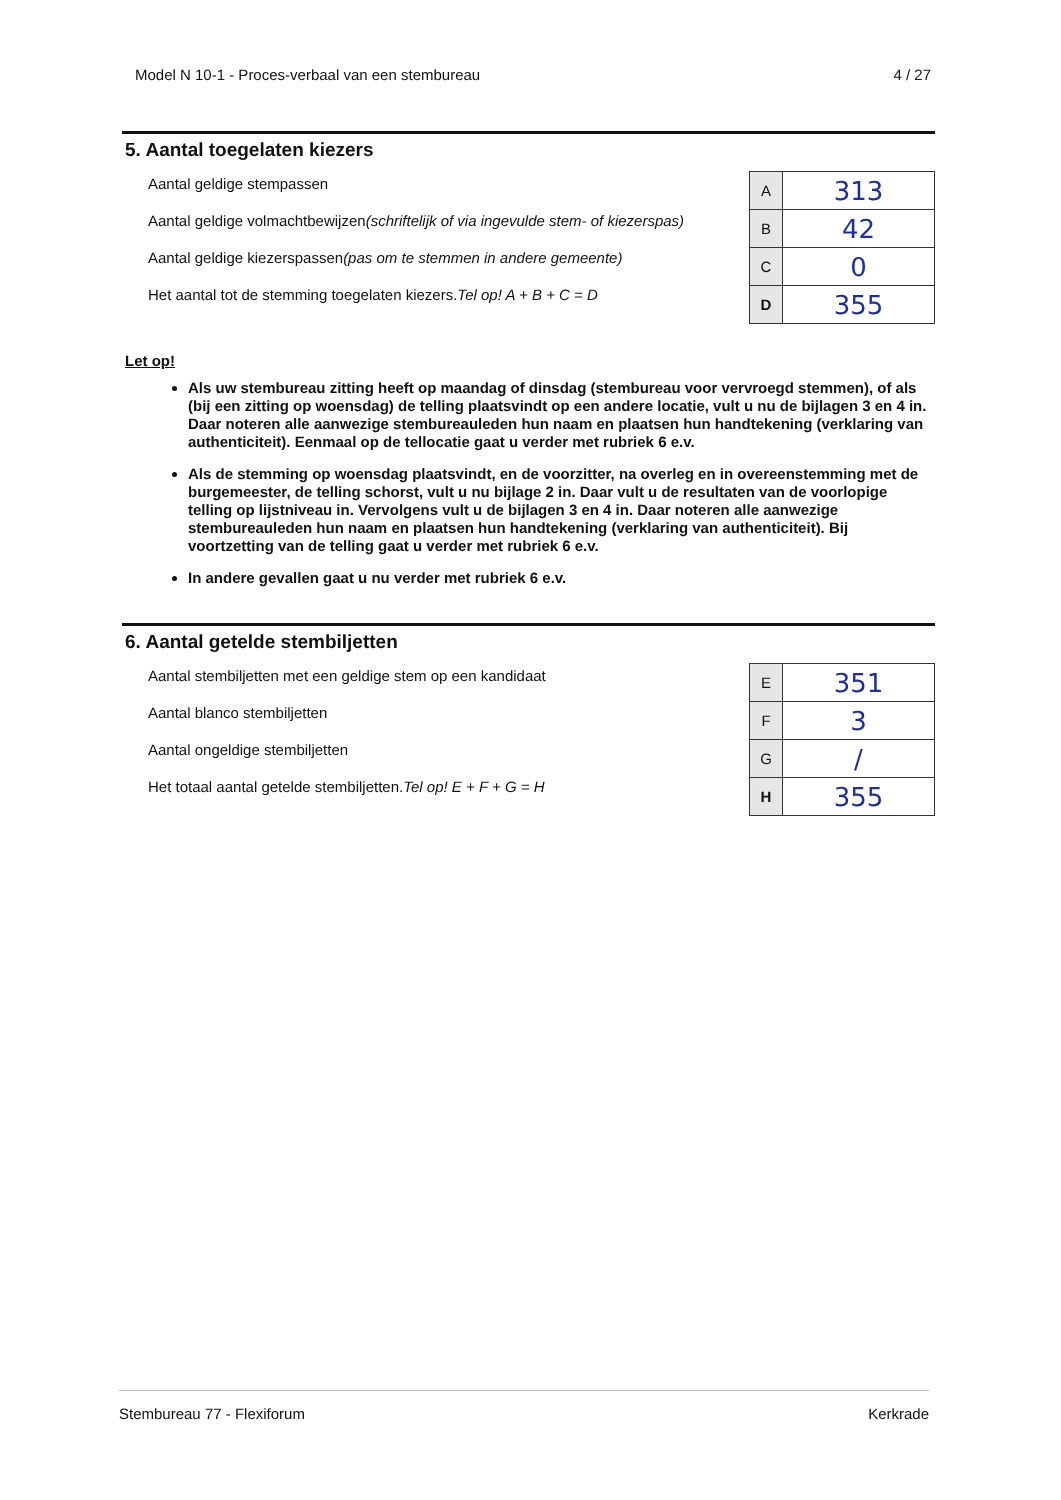Model N 10-1 - Proces-verbaal van een stembureau 4 / 27
5. Aantal toegelaten kiezers
Aantal geldige stempassen
Aantal geldige volmachtbewijzen(schriftelijk of via ingevulde stem- of kiezerspas)
Aantal geldige kiezerspassen(pas om te stemmen in andere gemeente)
Het aantal tot de stemming toegelaten kiezers.Tel op! A + B + C = D
| A | 313 |
| B | 42 |
| C | 0 |
| D | 355 |
Let op!
Als uw stembureau zitting heeft op maandag of dinsdag (stembureau voor vervroegd stemmen), of als (bij een zitting op woensdag) de telling plaatsvindt op een andere locatie, vult u nu de bijlagen 3 en 4 in. Daar noteren alle aanwezige stembureauleden hun naam en plaatsen hun handtekening (verklaring van authenticiteit). Eenmaal op de tellocatie gaat u verder met rubriek 6 e.v.
Als de stemming op woensdag plaatsvindt, en de voorzitter, na overleg en in overeenstemming met de burgemeester, de telling schorst, vult u nu bijlage 2 in. Daar vult u de resultaten van de voorlopige telling op lijstniveau in. Vervolgens vult u de bijlagen 3 en 4 in. Daar noteren alle aanwezige stembureauleden hun naam en plaatsen hun handtekening (verklaring van authenticiteit). Bij voortzetting van de telling gaat u verder met rubriek 6 e.v.
In andere gevallen gaat u nu verder met rubriek 6 e.v.
6. Aantal getelde stembiljetten
Aantal stembiljetten met een geldige stem op een kandidaat
Aantal blanco stembiljetten
Aantal ongeldige stembiljetten
Het totaal aantal getelde stembiljetten.Tel op! E + F + G = H
| E | 351 |
| F | 3 |
| G | / |
| H | 355 |
Stembureau 77 - Flexiforum Kerkrade